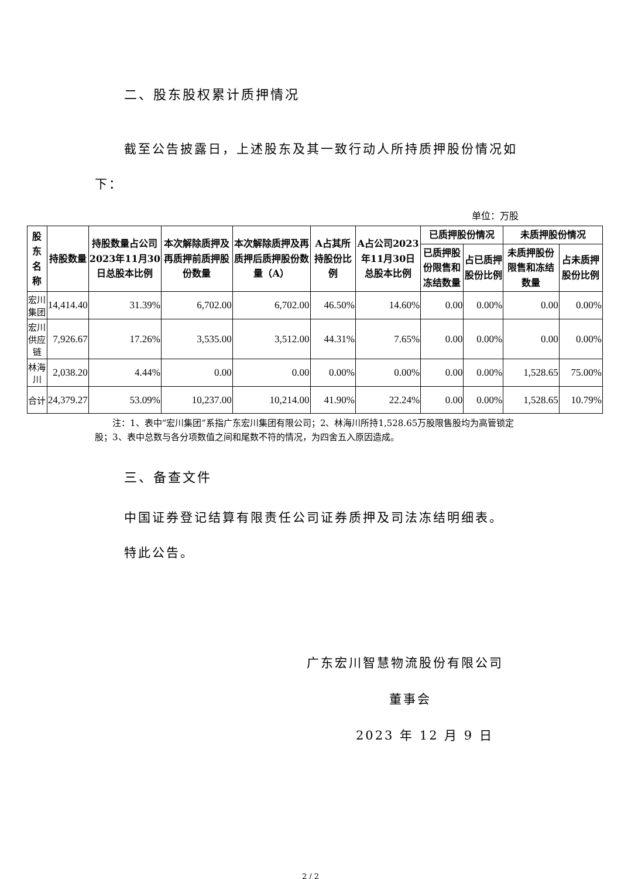二、股东股权累计质押情况
截至公告披露日，上述股东及其一致行动人所持质押股份情况如
下：
单位：万股
| 股东名称 | 持股数量 | 持股数量占公司2023年11月30日总股本比例 | 本次解除质押及再质押前质押股份数量 | 本次解除质押及再质押后质押股份数量（A） | A占其所持股份比例 | A占公司2023年11月30日总股本比例 | 已质押股份情况 | | 未质押股份情况 | |
| --- | --- | --- | --- | --- | --- | --- | --- | --- | --- | --- |
| | | | | | | | 已质押股份限售和冻结数量 | 占已质押股份比例 | 未质押股份限售和冻结数量 | 占未质押股份比例 |
| 宏川集团 | 14,414.40 | 31.39% | 6,702.00 | 6,702.00 | 46.50% | 14.60% | 0.00 | 0.00% | 0.00 | 0.00% |
| 宏川供应链 | 7,926.67 | 17.26% | 3,535.00 | 3,512.00 | 44.31% | 7.65% | 0.00 | 0.00% | 0.00 | 0.00% |
| 林海川 | 2,038.20 | 4.44% | 0.00 | 0.00 | 0.00% | 0.00% | 0.00 | 0.00% | 1,528.65 | 75.00% |
| 合计 | 24,379.27 | 53.09% | 10,237.00 | 10,214.00 | 41.90% | 22.24% | 0.00 | 0.00% | 1,528.65 | 10.79% |
注：1、表中“宏川集团”系指广东宏川集团有限公司；2、林海川所持1,528.65万股限售股均为高管锁定股；3、表中总数与各分项数值之间和尾数不符的情况，为四舍五入原因造成。
三、备查文件
中国证券登记结算有限责任公司证券质押及司法冻结明细表。
特此公告。
广东宏川智慧物流股份有限公司
董事会
2023 年 12 月 9 日
2 / 2